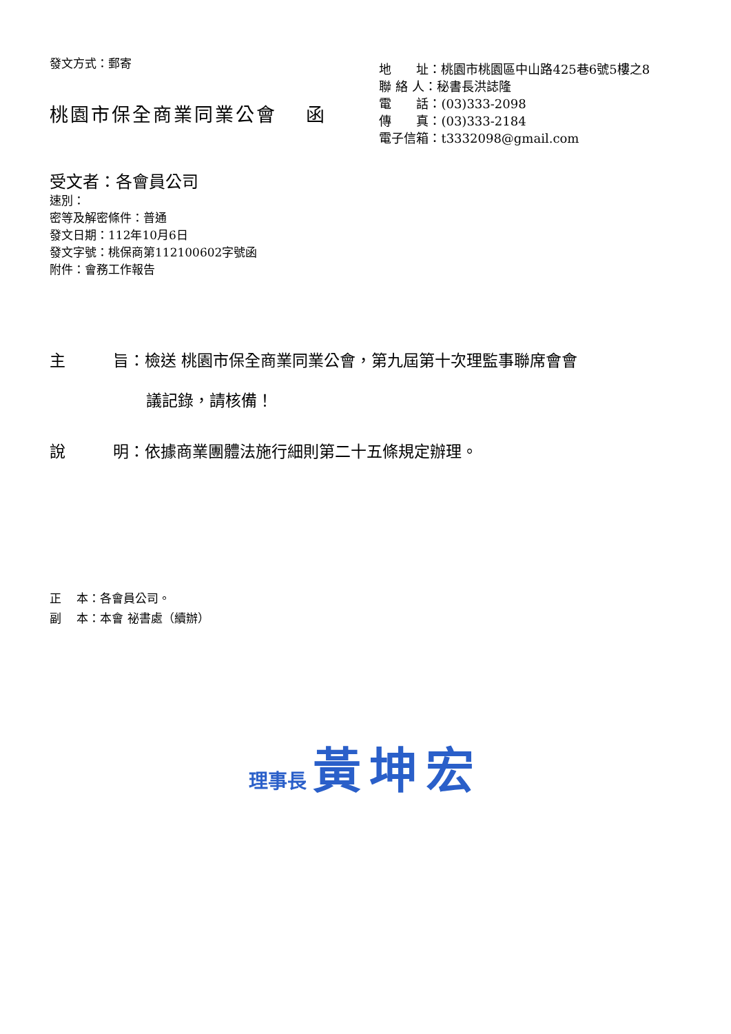發文方式：郵寄
桃園市保全商業同業公會　 函
地　　址：桃園市桃園區中山路425巷6號5樓之8
聯 絡 人：秘書長洪誌隆
電　　話：(03)333-2098
傳　　真：(03)333-2184
電子信箱：t3332098@gmail.com
受文者：各會員公司
速別：
密等及解密條件：普通
發文日期：112年10月6日
發文字號：桃保商第112100602字號函
附件：會務工作報告
主　　　旨：檢送 桃園市保全商業同業公會，第九屆第十次理監事聯席會會
議記錄，請核備！
說　　　明：依據商業團體法施行細則第二十五條規定辦理。
正　 本：各會員公司。
副　 本：本會 祕書處（續辦）
理事長 黃坤宏